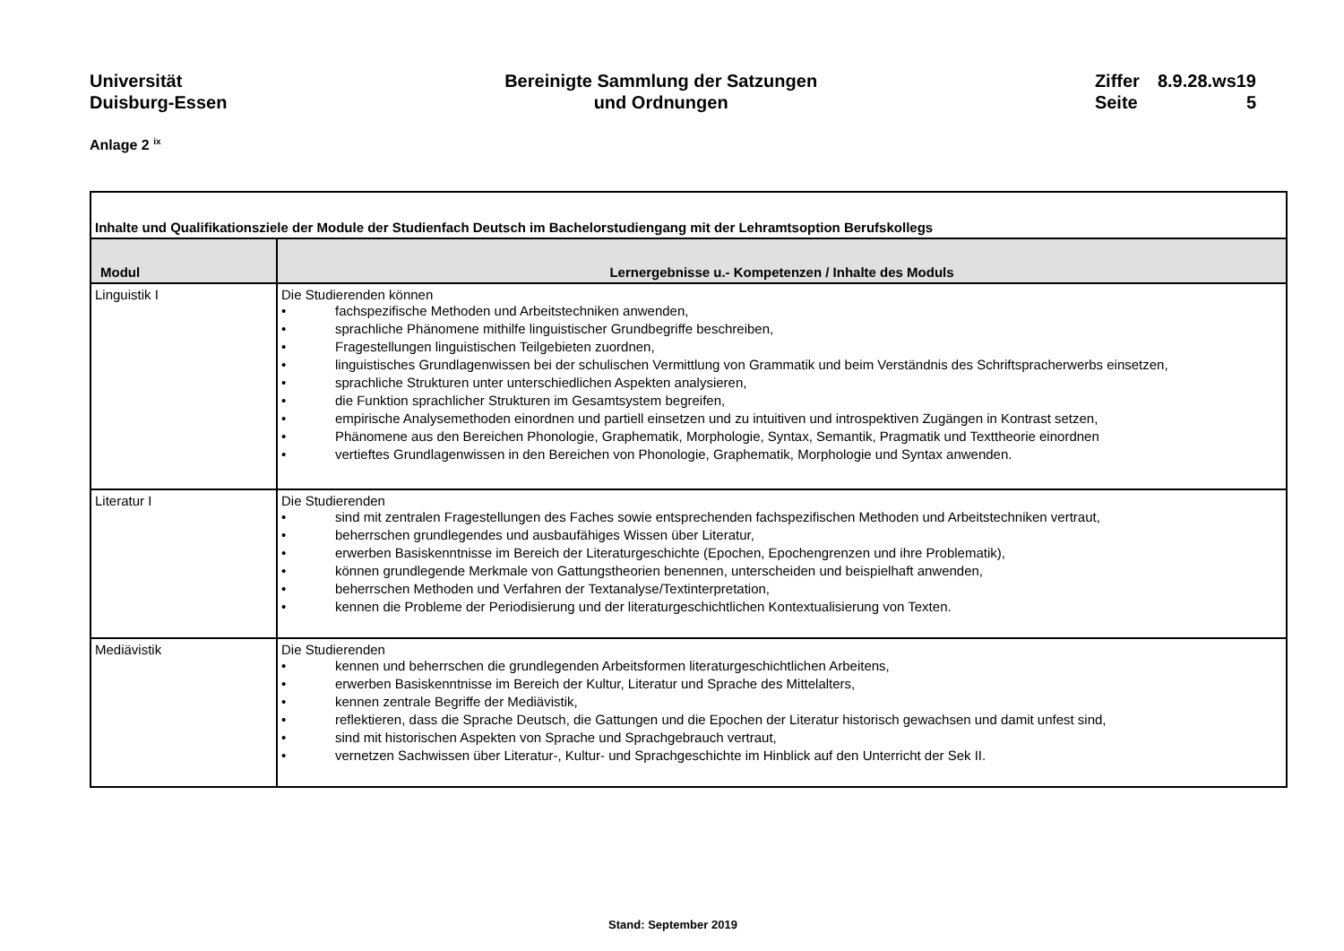Universität
Duisburg-Essen
Bereinigte Sammlung der Satzungen
und Ordnungen
| Ziffer | 8.9.28.ws19 |
| Seite | 5 |
Anlage 2 <sup>ix</sup>
| Inhalte und Qualifikationsziele der Module der Studienfach Deutsch im Bachelorstudiengang mit der Lehramtsoption Berufskollegs | |
| --- | --- |
| Modul | Lernergebnisse u.- Kompetenzen / Inhalte des Moduls |
| Linguistik I | Die Studierenden können • fachspezifische Methoden und Arbeitstechniken anwenden, • sprachliche Phänomene mithilfe linguistischer Grundbegriffe beschreiben, • Fragestellungen linguistischen Teilgebieten zuordnen, • linguistisches Grundlagenwissen bei der schulischen Vermittlung von Grammatik und beim Verständnis des Schriftspracherwerbs einsetzen, • sprachliche Strukturen unter unterschiedlichen Aspekten analysieren, • die Funktion sprachlicher Strukturen im Gesamtsystem begreifen, • empirische Analysemethoden einordnen und partiell einsetzen und zu intuitiven und introspektiven Zugängen in Kontrast setzen, • Phänomene aus den Bereichen Phonologie, Graphematik, Morphologie, Syntax, Semantik, Pragmatik und Texttheorie einordnen • vertieftes Grundlagenwissen in den Bereichen von Phonologie, Graphematik, Morphologie und Syntax anwenden. |
| Literatur I | Die Studierenden • sind mit zentralen Fragestellungen des Faches sowie entsprechenden fachspezifischen Methoden und Arbeitstechniken vertraut, • beherrschen grundlegendes und ausbaufähiges Wissen über Literatur, • erwerben Basiskenntnisse im Bereich der Literaturgeschichte (Epochen, Epochengrenzen und ihre Problematik), • können grundlegende Merkmale von Gattungstheorien benennen, unterscheiden und beispielhaft anwenden, • beherrschen Methoden und Verfahren der Textanalyse/Textinterpretation, • kennen die Probleme der Periodisierung und der literaturgeschichtlichen Kontextualisierung von Texten. |
| Mediävistik | Die Studierenden • kennen und beherrschen die grundlegenden Arbeitsformen literaturgeschichtlichen Arbeitens, • erwerben Basiskenntnisse im Bereich der Kultur, Literatur und Sprache des Mittelalters, • kennen zentrale Begriffe der Mediävistik, • reflektieren, dass die Sprache Deutsch, die Gattungen und die Epochen der Literatur historisch gewachsen und damit unfest sind, • sind mit historischen Aspekten von Sprache und Sprachgebrauch vertraut, • vernetzen Sachwissen über Literatur-, Kultur- und Sprachgeschichte im Hinblick auf den Unterricht der Sek II. |
Stand: September 2019